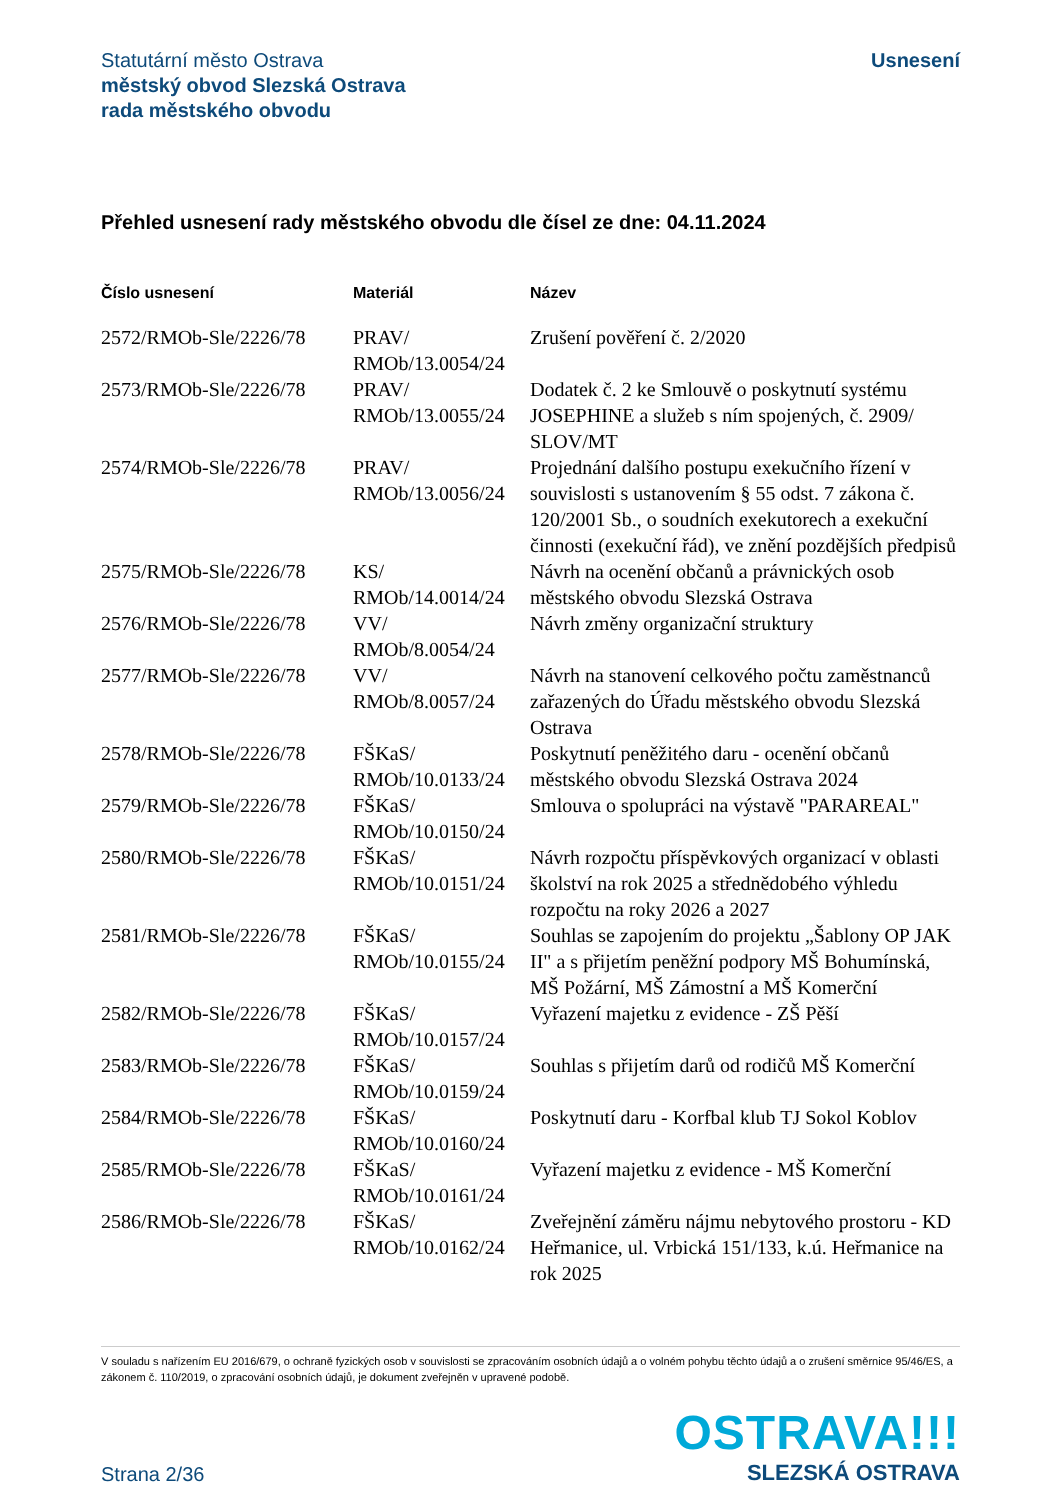Statutární město Ostrava
městský obvod Slezská Ostrava
rada městského obvodu
Usnesení
Přehled usnesení rady městského obvodu dle čísel ze dne: 04.11.2024
| Číslo usnesení | Materiál | Název |
| --- | --- | --- |
| 2572/RMOb-Sle/2226/78 | PRAV/ RMOb/13.0054/24 | Zrušení pověření č. 2/2020 |
| 2573/RMOb-Sle/2226/78 | PRAV/ RMOb/13.0055/24 | Dodatek č. 2 ke Smlouvě o poskytnutí systému JOSEPHINE a služeb s ním spojených, č. 2909/ SLOV/MT |
| 2574/RMOb-Sle/2226/78 | PRAV/ RMOb/13.0056/24 | Projednání dalšího postupu exekučního řízení v souvislosti s ustanovením § 55 odst. 7 zákona č. 120/2001 Sb., o soudních exekutorech a exekuční činnosti (exekuční řád), ve znění pozdějších předpisů |
| 2575/RMOb-Sle/2226/78 | KS/ RMOb/14.0014/24 | Návrh na ocenění občanů a právnických osob městského obvodu Slezská Ostrava |
| 2576/RMOb-Sle/2226/78 | VV/ RMOb/8.0054/24 | Návrh změny organizační struktury |
| 2577/RMOb-Sle/2226/78 | VV/ RMOb/8.0057/24 | Návrh na stanovení celkového počtu zaměstnanců zařazených do Úřadu městského obvodu Slezská Ostrava |
| 2578/RMOb-Sle/2226/78 | FŠKaS/ RMOb/10.0133/24 | Poskytnutí peněžitého daru - ocenění občanů městského obvodu Slezská Ostrava 2024 |
| 2579/RMOb-Sle/2226/78 | FŠKaS/ RMOb/10.0150/24 | Smlouva o spolupráci na výstavě "PARAREAL" |
| 2580/RMOb-Sle/2226/78 | FŠKaS/ RMOb/10.0151/24 | Návrh rozpočtu příspěvkových organizací v oblasti školství na rok 2025 a střednědobého výhledu rozpočtu na roky 2026 a 2027 |
| 2581/RMOb-Sle/2226/78 | FŠKaS/ RMOb/10.0155/24 | Souhlas se zapojením do projektu „Šablony OP JAK II" a s přijetím peněžní podpory MŠ Bohumínská, MŠ Požární, MŠ Zámostní a MŠ Komerční |
| 2582/RMOb-Sle/2226/78 | FŠKaS/ RMOb/10.0157/24 | Vyřazení majetku z evidence - ZŠ Pěší |
| 2583/RMOb-Sle/2226/78 | FŠKaS/ RMOb/10.0159/24 | Souhlas s přijetím darů od rodičů MŠ Komerční |
| 2584/RMOb-Sle/2226/78 | FŠKaS/ RMOb/10.0160/24 | Poskytnutí daru - Korfbal klub TJ Sokol Koblov |
| 2585/RMOb-Sle/2226/78 | FŠKaS/ RMOb/10.0161/24 | Vyřazení majetku z evidence - MŠ Komerční |
| 2586/RMOb-Sle/2226/78 | FŠKaS/ RMOb/10.0162/24 | Zveřejnění záměru nájmu nebytového prostoru - KD Heřmanice, ul. Vrbická 151/133, k.ú. Heřmanice na rok 2025 |
V souladu s nařízením EU 2016/679, o ochraně fyzických osob v souvislosti se zpracováním osobních údajů a o volném pohybu těchto údajů a o zrušení směrnice 95/46/ES, a zákonem č. 110/2019, o zpracování osobních údajů, je dokument zveřejněn v upravené podobě.
Strana 2/36
OSTRAVA!!!
SLEZSKÁ OSTRAVA